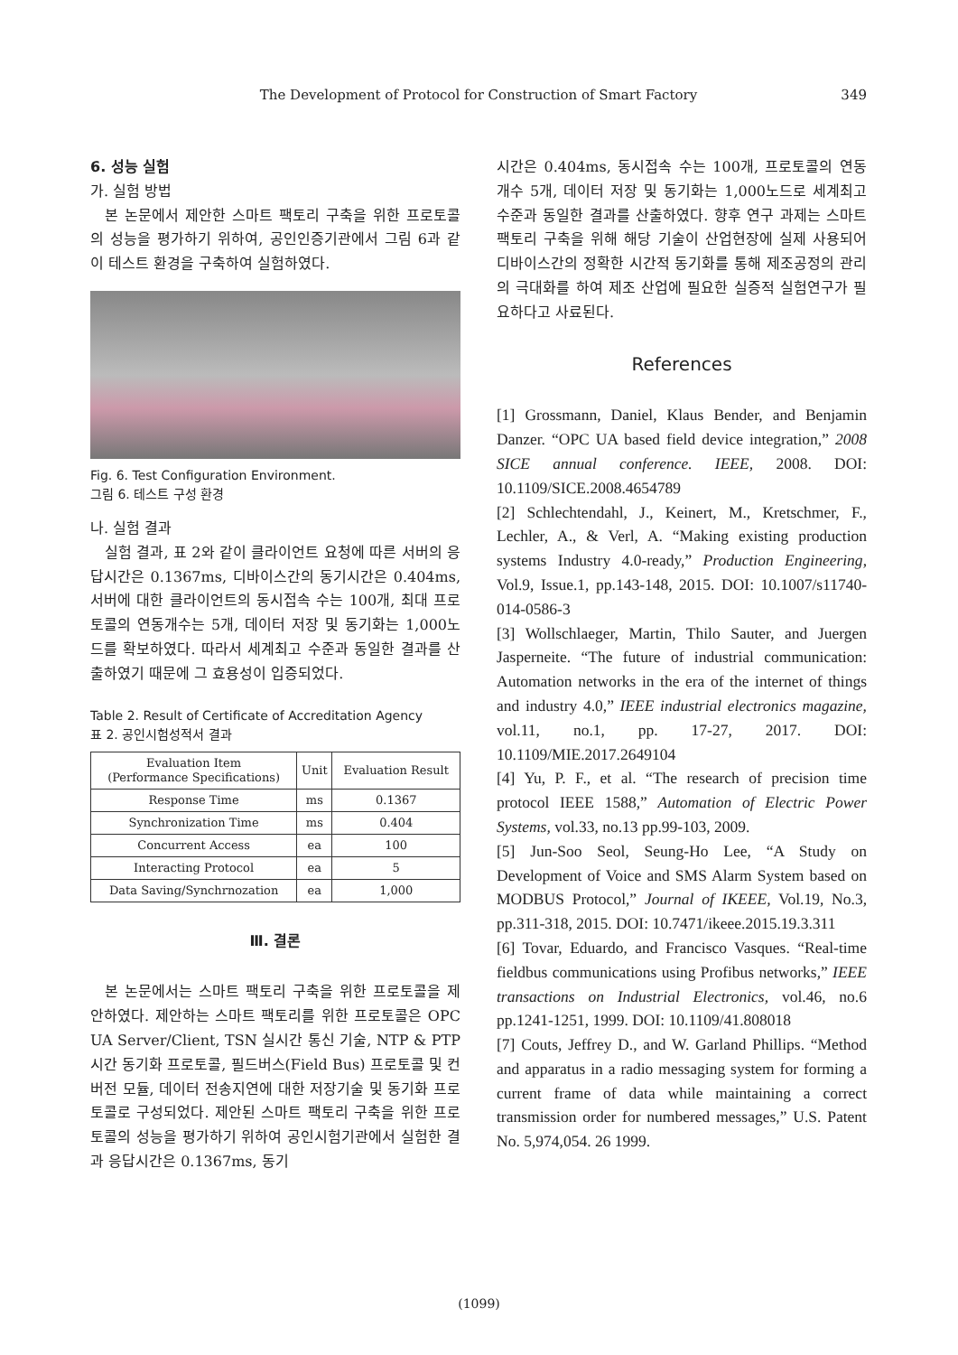The Development of Protocol for Construction of Smart Factory 349
6. 성능 실험
가. 실험 방법
본 논문에서 제안한 스마트 팩토리 구축을 위한 프로토콜의 성능을 평가하기 위하여, 공인인증기관에서 그림 6과 같이 테스트 환경을 구축하여 실험하였다.
Fig. 6. Test Configuration Environment.
그림 6. 테스트 구성 환경
나. 실험 결과
실험 결과, 표 2와 같이 클라이언트 요청에 따른 서버의 응답시간은 0.1367ms, 디바이스간의 동기시간은 0.404ms, 서버에 대한 클라이언트의 동시접속 수는 100개, 최대 프로토콜의 연동개수는 5개, 데이터 저장 및 동기화는 1,000노드를 확보하였다. 따라서 세계최고 수준과 동일한 결과를 산출하였기 때문에 그 효용성이 입증되었다.
Table 2. Result of Certificate of Accreditation Agency
표 2. 공인시험성적서 결과
| Evaluation Item (Performance Specifications) | Unit | Evaluation Result |
| --- | --- | --- |
| Response Time | ms | 0.1367 |
| Synchronization Time | ms | 0.404 |
| Concurrent Access | ea | 100 |
| Interacting Protocol | ea | 5 |
| Data Saving/Synchrnozation | ea | 1,000 |
Ⅲ. 결론
본 논문에서는 스마트 팩토리 구축을 위한 프로토콜을 제안하였다. 제안하는 스마트 팩토리를 위한 프로토콜은 OPC UA Server/Client, TSN 실시간 통신 기술, NTP & PTP 시간 동기화 프로토콜, 필드버스(Field Bus) 프로토콜 및 컨버전 모듈, 데이터 전송지연에 대한 저장기술 및 동기화 프로토콜로 구성되었다. 제안된 스마트 팩토리 구축을 위한 프로토콜의 성능을 평가하기 위하여 공인시험기관에서 실험한 결과 응답시간은 0.1367ms, 동기
시간은 0.404ms, 동시접속 수는 100개, 프로토콜의 연동개수 5개, 데이터 저장 및 동기화는 1,000노드로 세계최고 수준과 동일한 결과를 산출하였다. 향후 연구 과제는 스마트 팩토리 구축을 위해 해당 기술이 산업현장에 실제 사용되어 디바이스간의 정확한 시간적 동기화를 통해 제조공정의 관리의 극대화를 하여 제조 산업에 필요한 실증적 실험연구가 필요하다고 사료된다.
References
[1] Grossmann, Daniel, Klaus Bender, and Benjamin Danzer. “OPC UA based field device integration,” 2008 SICE annual conference. IEEE, 2008. DOI: 10.1109/SICE.2008.4654789
[2] Schlechtendahl, J., Keinert, M., Kretschmer, F., Lechler, A., & Verl, A. “Making existing production systems Industry 4.0-ready,” Production Engineering, Vol.9, Issue.1, pp.143-148, 2015. DOI: 10.1007/s11740-014-0586-3
[3] Wollschlaeger, Martin, Thilo Sauter, and Juergen Jasperneite. “The future of industrial communication: Automation networks in the era of the internet of things and industry 4.0,” IEEE industrial electronics magazine, vol.11, no.1, pp. 17-27, 2017. DOI: 10.1109/MIE.2017.2649104
[4] Yu, P. F., et al. “The research of precision time protocol IEEE 1588,” Automation of Electric Power Systems, vol.33, no.13 pp.99-103, 2009.
[5] Jun-Soo Seol, Seung-Ho Lee, “A Study on Development of Voice and SMS Alarm System based on MODBUS Protocol,” Journal of IKEEE, Vol.19, No.3, pp.311-318, 2015. DOI: 10.7471/ikeee.2015.19.3.311
[6] Tovar, Eduardo, and Francisco Vasques. “Real-time fieldbus communications using Profibus networks,” IEEE transactions on Industrial Electronics, vol.46, no.6 pp.1241-1251, 1999. DOI: 10.1109/41.808018
[7] Couts, Jeffrey D., and W. Garland Phillips. “Method and apparatus in a radio messaging system for forming a current frame of data while maintaining a correct transmission order for numbered messages,” U.S. Patent No. 5,974,054. 26 1999.
(1099)